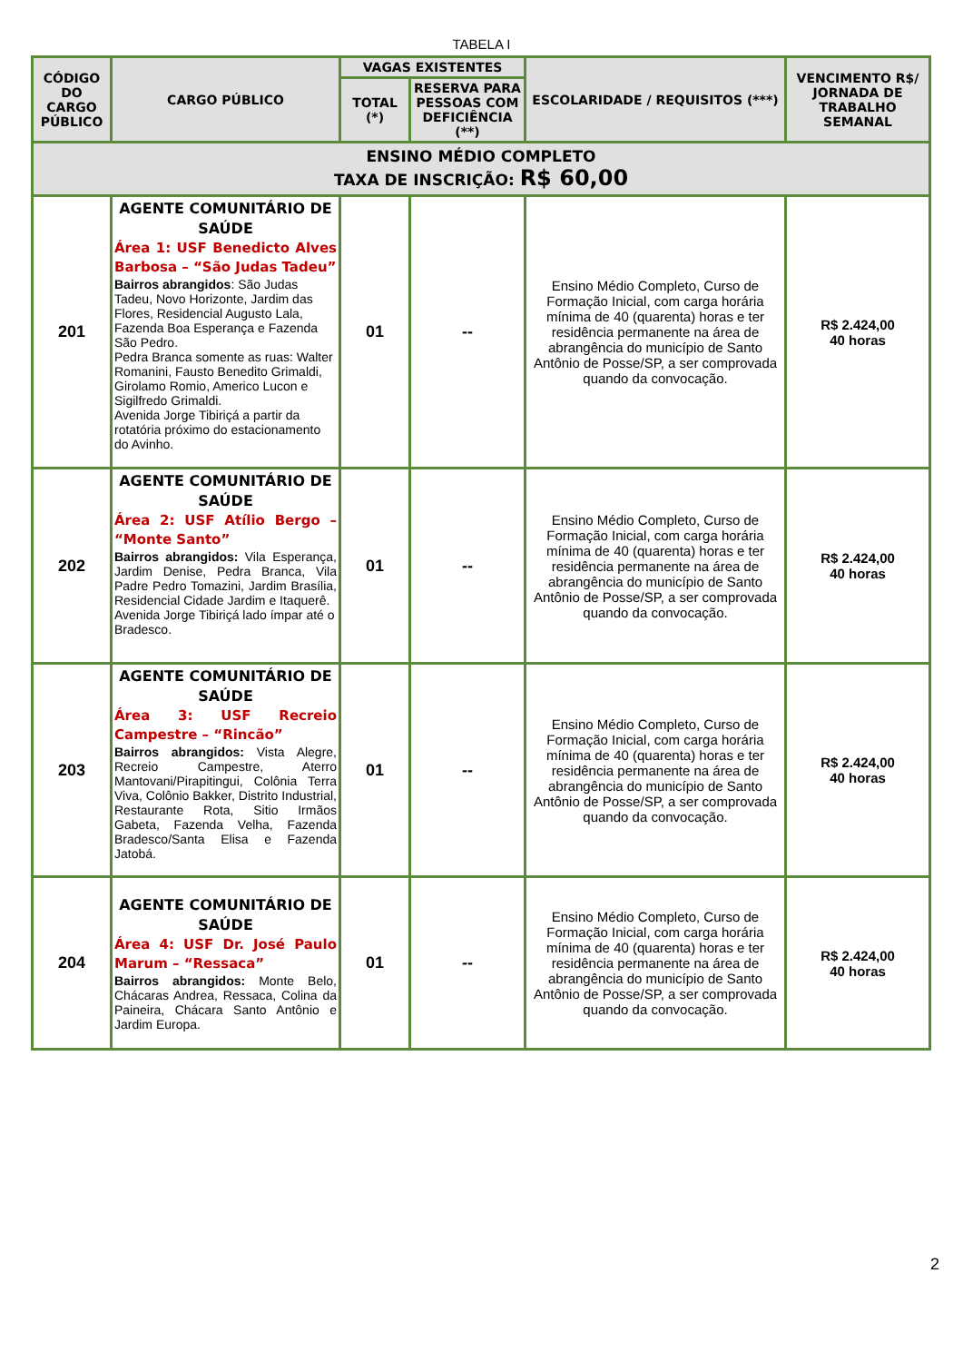TABELA I
| CÓDIGO DO CARGO PÚBLICO | CARGO PÚBLICO | VAGAS EXISTENTES | | ESCOLARIDADE / REQUISITOS (***) | VENCIMENTO R$/ JORNADA DE TRABALHO SEMANAL |
| --- | --- | --- | --- | --- | --- |
| | | TOTAL (*) | RESERVA PARA PESSOAS COM DEFICIÊNCIA (**) | | |
| ENSINO MÉDIO COMPLETO TAXA DE INSCRIÇÃO: R$ 60,00 | | | | | |
| 201 | AGENTE COMUNITÁRIO DE SAÚDE Área 1: USF Benedicto Alves Barbosa – “São Judas Tadeu” Bairros abrangidos : São Judas Tadeu, Novo Horizonte, Jardim das Flores, Residencial Augusto Lala, Fazenda Boa Esperança e Fazenda São Pedro. Pedra Branca somente as ruas: Walter Romanini, Fausto Benedito Grimaldi, Girolamo Romio, Americo Lucon e Sigilfredo Grimaldi. Avenida Jorge Tibiriçá a partir da rotatória próximo do estacionamento do Avinho. | 01 | -- | Ensino Médio Completo, Curso de Formação Inicial, com carga horária mínima de 40 (quarenta) horas e ter residência permanente na área de abrangência do município de Santo Antônio de Posse/SP, a ser comprovada quando da convocação. | R$ 2.424,00 40 horas |
| 202 | AGENTE COMUNITÁRIO DE SAÚDE Área 2: USF Atílio Bergo – “Monte Santo” Bairros abrangidos: Vila Esperança, Jardim Denise, Pedra Branca, Vila Padre Pedro Tomazini, Jardim Brasília, Residencial Cidade Jardim e Itaquerê. Avenida Jorge Tibiriçá lado ímpar até o Bradesco. | 01 | -- | Ensino Médio Completo, Curso de Formação Inicial, com carga horária mínima de 40 (quarenta) horas e ter residência permanente na área de abrangência do município de Santo Antônio de Posse/SP, a ser comprovada quando da convocação. | R$ 2.424,00 40 horas |
| 203 | AGENTE COMUNITÁRIO DE SAÚDE Área 3: USF Recreio Campestre – “Rincão” Bairros abrangidos: Vista Alegre, Recreio Campestre, Aterro Mantovani/Pirapitingui, Colônia Terra Viva, Colônio Bakker, Distrito Industrial, Restaurante Rota, Sitio Irmãos Gabeta, Fazenda Velha, Fazenda Bradesco/Santa Elisa e Fazenda Jatobá. | 01 | -- | Ensino Médio Completo, Curso de Formação Inicial, com carga horária mínima de 40 (quarenta) horas e ter residência permanente na área de abrangência do município de Santo Antônio de Posse/SP, a ser comprovada quando da convocação. | R$ 2.424,00 40 horas |
| 204 | AGENTE COMUNITÁRIO DE SAÚDE Área 4: USF Dr. José Paulo Marum – “Ressaca” Bairros abrangidos: Monte Belo, Chácaras Andrea, Ressaca, Colina da Paineira, Chácara Santo Antônio e Jardim Europa. | 01 | -- | Ensino Médio Completo, Curso de Formação Inicial, com carga horária mínima de 40 (quarenta) horas e ter residência permanente na área de abrangência do município de Santo Antônio de Posse/SP, a ser comprovada quando da convocação. | R$ 2.424,00 40 horas |
2